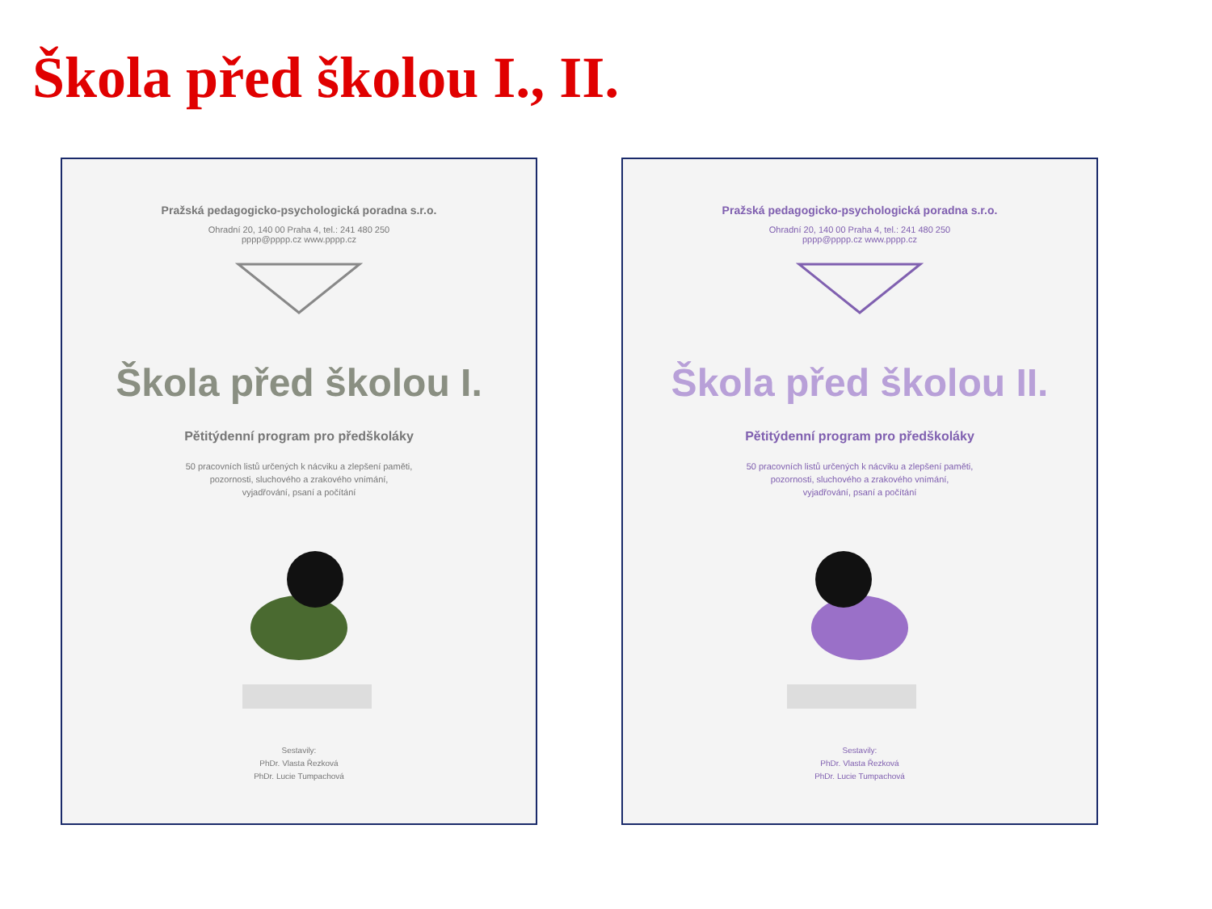Škola před školou I., II.
Pražská pedagogicko-psychologická poradna s.r.o.
Ohradní 20, 140 00 Praha 4, tel.: 241 480 250
pppp@pppp.cz www.pppp.cz
Škola před školou I.
Pětitýdenní program pro předškoláky
50 pracovních listů určených k nácviku a zlepšení paměti,
pozornosti, sluchového a zrakového vnímání,
vyjadřování, psaní a počítání
Sestavily:
PhDr. Vlasta Řezková
PhDr. Lucie Tumpachová
Pražská pedagogicko-psychologická poradna s.r.o.
Ohradní 20, 140 00 Praha 4, tel.: 241 480 250
pppp@pppp.cz www.pppp.cz
Škola před školou II.
Pětitýdenní program pro předškoláky
50 pracovních listů určených k nácviku a zlepšení paměti,
pozornosti, sluchového a zrakového vnímání,
vyjadřování, psaní a počítání
Sestavily:
PhDr. Vlasta Řezková
PhDr. Lucie Tumpachová